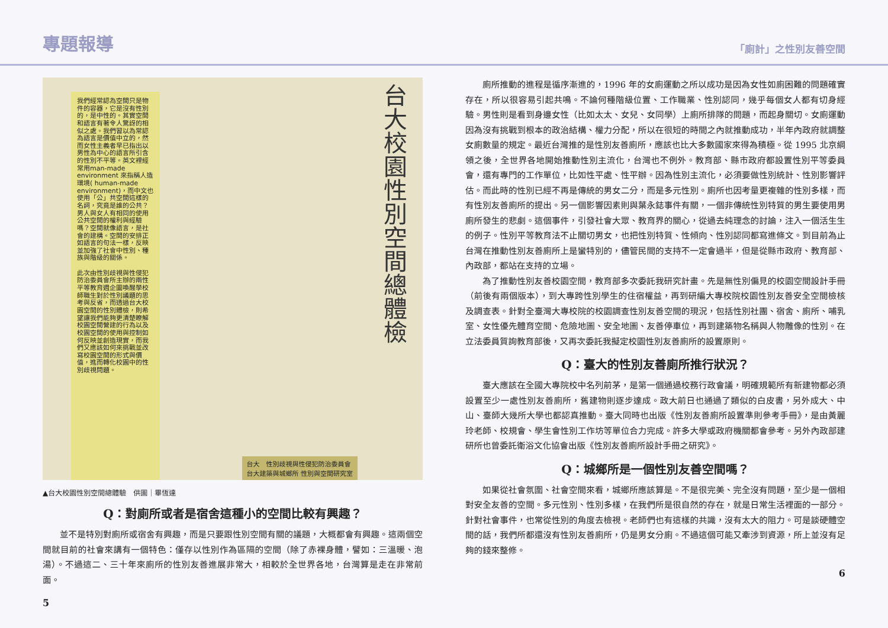專題報導
「廁計」之性別友善空間
我們經常認為空間只是物件的容器，它是沒有性別的，是中性的。其實空間和語言有著令人驚訝的相似之處。我們習以為常認為語言是價值中立的，然而女性主義者早已指出以男性為中心的語言所引含的性別不平等。英文裡經常用man-made environment 來指稱人造環境( human-made environment)，而中文也使用「公」共空間這樣的名詞，究竟是誰的公共？男人與女人有相同的使用公共空間的權利與經驗嗎？空間就像語言，是社會的建構。空間的安排正如語言的句法一樣，反映並加強了社會中性別、種族與階級的關係。
此次由性別歧視與性侵犯防治委員會所主辦的兩性平等教育週企圖喚醒學校師職生對於性別議題的思考與反省，而透過台大校園空間的性別體檢，則希望讓我們能夠更清楚瞭解校園空間營建的行為以及校園空間的使用與控制如何反映並創造現實，而我們又應該如何來挑戰並改寫校園空間的形式與價值，進而轉化校園中的性別歧視問題。
台大校園性別空間總體檢
台大　性別歧視與性侵犯防治委員會
台大建築與城鄉所 性別與空間研究室
▲台大校園性別空間總體驗　供圖｜畢恆達
Q：對廁所或者是宿舍這種小的空間比較有興趣？
並不是特別對廁所或宿舍有興趣，而是只要跟性別空間有關的議題，大概都會有興趣。這兩個空間就目前的社會來講有一個特色：僅存以性別作為區隔的空間（除了赤裸身體，譬如：三溫暖、泡湯）。不過這二、三十年來廁所的性別友善進展非常大，相較於全世界各地，台灣算是走在非常前面。
5
廁所推動的進程是循序漸進的，1996 年的女廁運動之所以成功是因為女性如廁困難的問題確實存在，所以很容易引起共鳴。不論何種階級位置、工作職業、性別認同，幾乎每個女人都有切身經驗。男性則是看到身邊女性（比如太太、女兒、女同學）上廁所排隊的問題，而起身關切。女廁運動因為沒有挑戰到根本的政治結構、權力分配，所以在很短的時間之內就推動成功，半年內政府就調整女廁數量的規定。最近台灣推的是性別友善廁所，應該也比大多數國家來得為積極。從 1995 北京綱領之後，全世界各地開始推動性別主流化，台灣也不例外。教育部、縣市政府都設置性別平等委員會，還有專門的工作單位，比如性平處、性平辦。因為性別主流化，必須要做性別統計、性別影響評估。而此時的性別已經不再是傳統的男女二分，而是多元性別。廁所也因考量更複雜的性別多樣，而有性別友善廁所的提出。另一個影響因素則與葉永鋕事件有關，一個非傳統性別特質的男生要使用男廁所發生的悲劇。這個事件，引發社會大眾、教育界的關心，從過去純理念的討論，注入一個活生生的例子。性別平等教育法不止關切男女，也把性別特質、性傾向、性別認同都寫進條文。到目前為止台灣在推動性別友善廁所上是蠻特別的，儘管民間的支持不一定會過半，但是從縣市政府、教育部、內政部，都站在支持的立場。
為了推動性別友善校園空間，教育部多次委託我研究計畫。先是無性別偏見的校園空間設計手冊（前後有兩個版本），到大專跨性別學生的住宿權益，再到研編大專校院校園性別友善安全空間檢核及調查表。針對全臺灣大專校院的校園調查性別友善空間的現況，包括性別社團、宿舍、廁所、哺乳室、女性優先體育空間、危險地圖、安全地圖、友善停車位，再到建築物名稱與人物雕像的性別。在立法委員質詢教育部後，又再次委託我擬定校園性別友善廁所的設置原則。
Q：臺大的性別友善廁所推行狀況？
臺大應該在全國大專院校中名列前茅，是第一個通過校務行政會議，明確規範所有新建物都必須設置至少一處性別友善廁所，舊建物則逐步達成。政大前日也通過了類似的白皮書，另外成大、中山、臺師大幾所大學也都認真推動。臺大同時也出版《性別友善廁所設置準則參考手冊》，是由黃麗玲老師、校規會、學生會性別工作坊等單位合力完成。許多大學或政府機關都會參考。另外內政部建研所也曾委託衛浴文化協會出版《性別友善廁所設計手冊之研究》。
Q：城鄉所是一個性別友善空間嗎？
如果從社會氛圍、社會空間來看，城鄉所應該算是。不是很完美、完全沒有問題，至少是一個相對安全友善的空間。多元性別、性別多樣，在我們所是很自然的存在，就是日常生活裡面的一部分。針對社會事件，也常從性別的角度去檢視。老師們也有這樣的共識，沒有太大的阻力。可是談硬體空間的話，我們所都還沒有性別友善廁所，仍是男女分廁。不過這個可能又牽涉到資源，所上並沒有足夠的錢來整修。
6